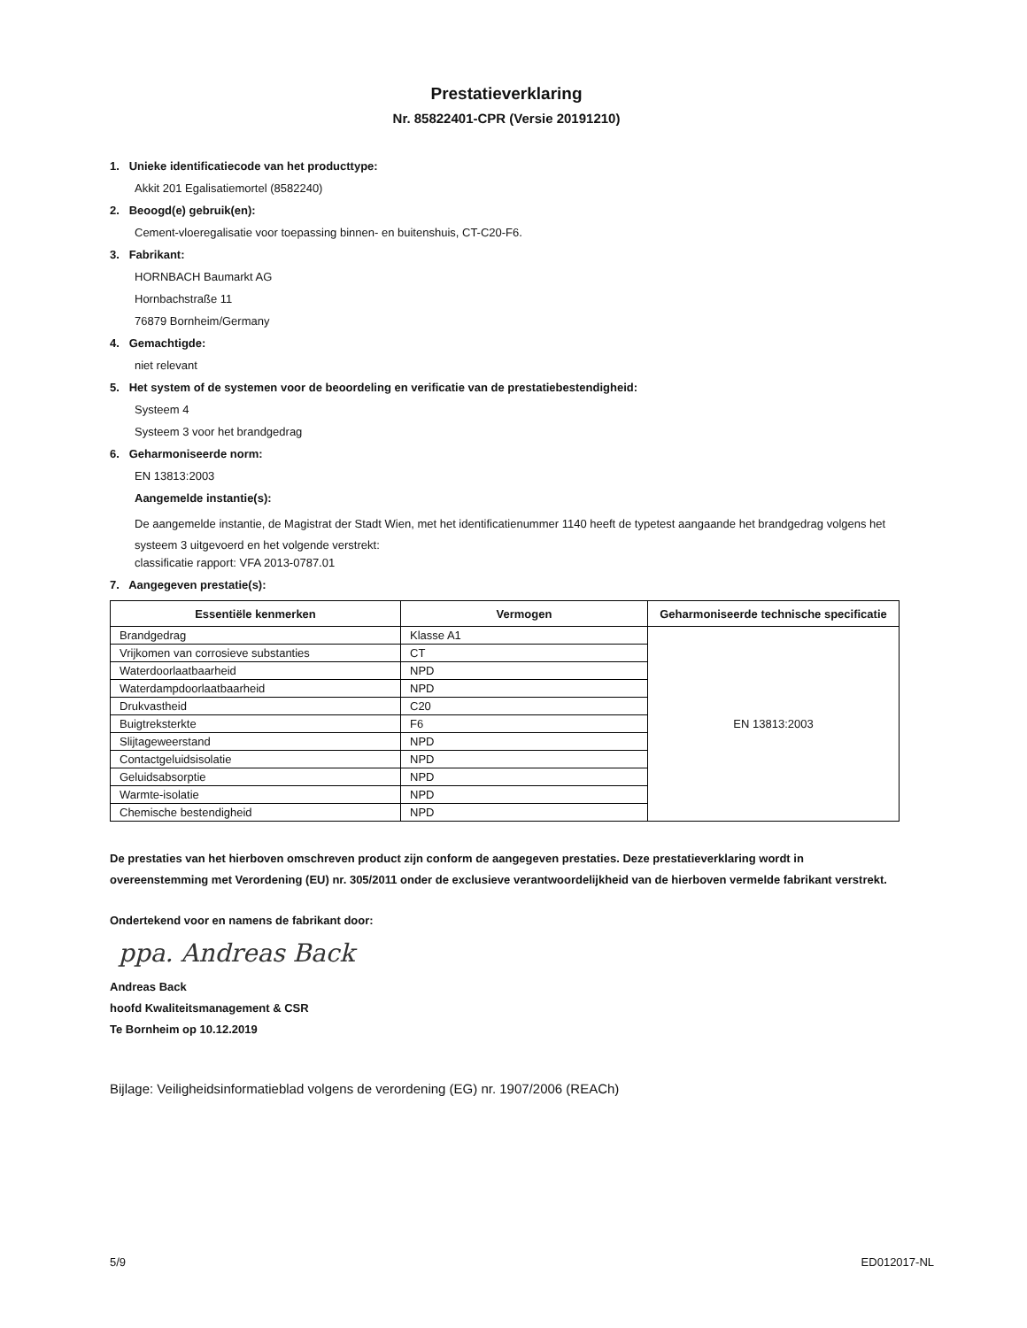Prestatieverklaring
Nr. 85822401-CPR (Versie 20191210)
1. Unieke identificatiecode van het producttype:
Akkit 201 Egalisatiemortel (8582240)
2. Beoogd(e) gebruik(en):
Cement-vloeregalisatie voor toepassing binnen- en buitenshuis, CT-C20-F6.
3. Fabrikant:
HORNBACH Baumarkt AG
Hornbachstraße 11
76879 Bornheim/Germany
4. Gemachtigde:
niet relevant
5. Het system of de systemen voor de beoordeling en verificatie van de prestatiebestendigheid:
Systeem 4
Systeem 3 voor het brandgedrag
6. Geharmoniseerde norm:
EN 13813:2003
Aangemelde instantie(s):
De aangemelde instantie, de Magistrat der Stadt Wien, met het identificatienummer 1140 heeft de typetest aangaande het brandgedrag volgens het systeem 3 uitgevoerd en het volgende verstrekt:
classificatie rapport: VFA 2013-0787.01
7. Aangegeven prestatie(s):
| Essentiële kenmerken | Vermogen | Geharmoniseerde technische specificatie |
| --- | --- | --- |
| Brandgedrag | Klasse A1 | EN 13813:2003 |
| Vrijkomen van corrosieve substanties | CT | |
| Waterdoorlaatbaarheid | NPD | |
| Waterdampdoorlaatbaarheid | NPD | |
| Drukvastheid | C20 | |
| Buigtreksterkte | F6 | |
| Slijtageweerstand | NPD | |
| Contactgeluidsisolatie | NPD | |
| Geluidsabsorptie | NPD | |
| Warmte-isolatie | NPD | |
| Chemische bestendigheid | NPD | |
De prestaties van het hierboven omschreven product zijn conform de aangegeven prestaties. Deze prestatieverklaring wordt in overeenstemming met Verordening (EU) nr. 305/2011 onder de exclusieve verantwoordelijkheid van de hierboven vermelde fabrikant verstrekt.
Ondertekend voor en namens de fabrikant door:
ppa. Andreas Back
Andreas Back
hoofd Kwaliteitsmanagement & CSR
Te Bornheim op 10.12.2019
Bijlage: Veiligheidsinformatieblad volgens de verordening (EG) nr. 1907/2006 (REACh)
5/9 ED012017-NL